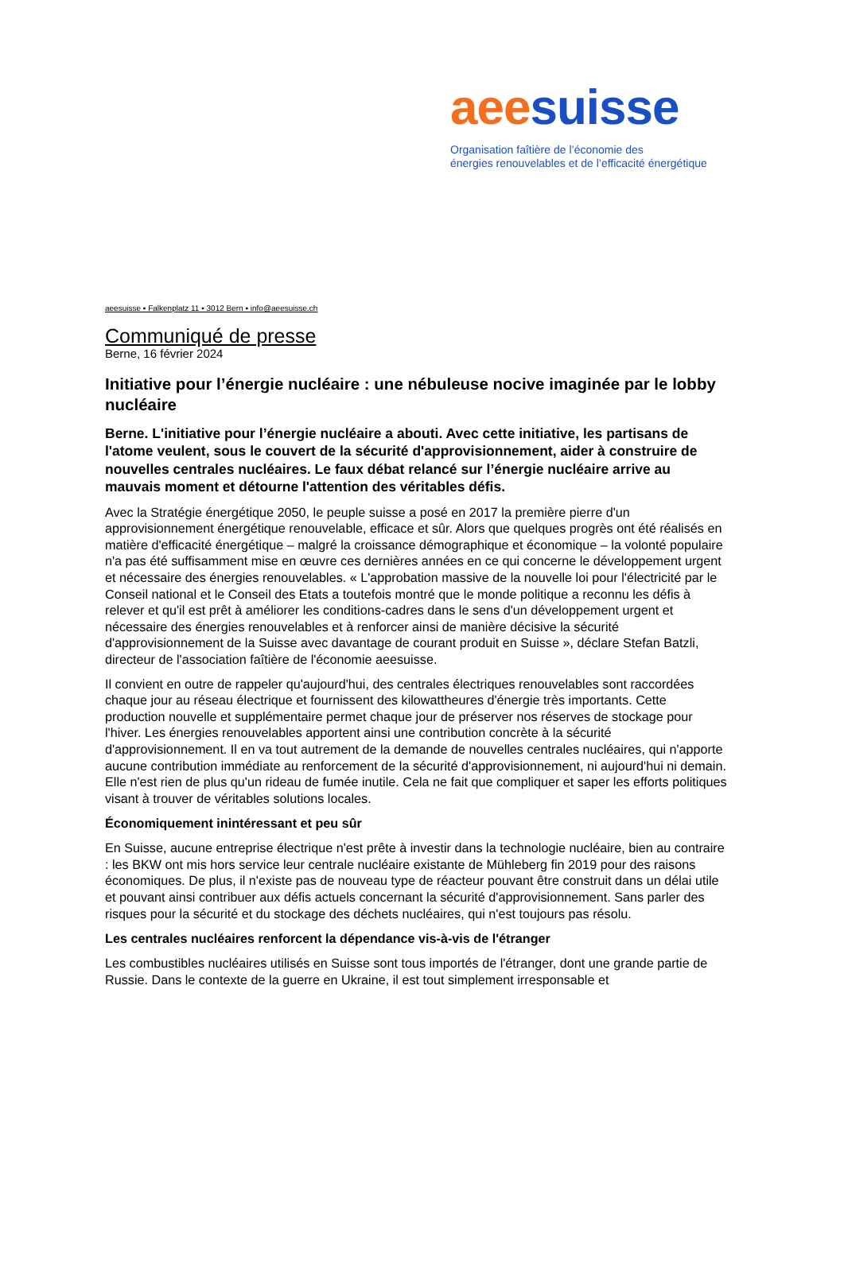aee suisse
Organisation faîtière de l’économie des
énergies renouvelables et de l’efficacité énergétique
aeesuisse ▪ Falkenplatz 11 ▪ 3012 Bern ▪ info@aeesuisse.ch
Communiqué de presse
Berne, 16 février 2024
Initiative pour l’énergie nucléaire : une nébuleuse nocive imaginée par le lobby nucléaire
Berne. L'initiative pour l’énergie nucléaire a abouti. Avec cette initiative, les partisans de l'atome veulent, sous le couvert de la sécurité d'approvisionnement, aider à construire de nouvelles centrales nucléaires. Le faux débat relancé sur l’énergie nucléaire arrive au mauvais moment et détourne l'attention des véritables défis.
Avec la Stratégie énergétique 2050, le peuple suisse a posé en 2017 la première pierre d'un approvisionnement énergétique renouvelable, efficace et sûr. Alors que quelques progrès ont été réalisés en matière d'efficacité énergétique – malgré la croissance démographique et économique – la volonté populaire n'a pas été suffisamment mise en œuvre ces dernières années en ce qui concerne le développement urgent et nécessaire des énergies renouvelables. « L'approbation massive de la nouvelle loi pour l'électricité par le Conseil national et le Conseil des Etats a toutefois montré que le monde politique a reconnu les défis à relever et qu'il est prêt à améliorer les conditions-cadres dans le sens d'un développement urgent et nécessaire des énergies renouvelables et à renforcer ainsi de manière décisive la sécurité d'approvisionnement de la Suisse avec davantage de courant produit en Suisse », déclare Stefan Batzli, directeur de l'association faîtière de l'économie aeesuisse.
Il convient en outre de rappeler qu'aujourd'hui, des centrales électriques renouvelables sont raccordées chaque jour au réseau électrique et fournissent des kilowattheures d'énergie très importants. Cette production nouvelle et supplémentaire permet chaque jour de préserver nos réserves de stockage pour l'hiver. Les énergies renouvelables apportent ainsi une contribution concrète à la sécurité d'approvisionnement. Il en va tout autrement de la demande de nouvelles centrales nucléaires, qui n'apporte aucune contribution immédiate au renforcement de la sécurité d'approvisionnement, ni aujourd'hui ni demain. Elle n'est rien de plus qu'un rideau de fumée inutile. Cela ne fait que compliquer et saper les efforts politiques visant à trouver de véritables solutions locales.
Économiquement inintéressant et peu sûr
En Suisse, aucune entreprise électrique n'est prête à investir dans la technologie nucléaire, bien au contraire : les BKW ont mis hors service leur centrale nucléaire existante de Mühleberg fin 2019 pour des raisons économiques. De plus, il n'existe pas de nouveau type de réacteur pouvant être construit dans un délai utile et pouvant ainsi contribuer aux défis actuels concernant la sécurité d'approvisionnement. Sans parler des risques pour la sécurité et du stockage des déchets nucléaires, qui n'est toujours pas résolu.
Les centrales nucléaires renforcent la dépendance vis-à-vis de l'étranger
Les combustibles nucléaires utilisés en Suisse sont tous importés de l'étranger, dont une grande partie de Russie. Dans le contexte de la guerre en Ukraine, il est tout simplement irresponsable et